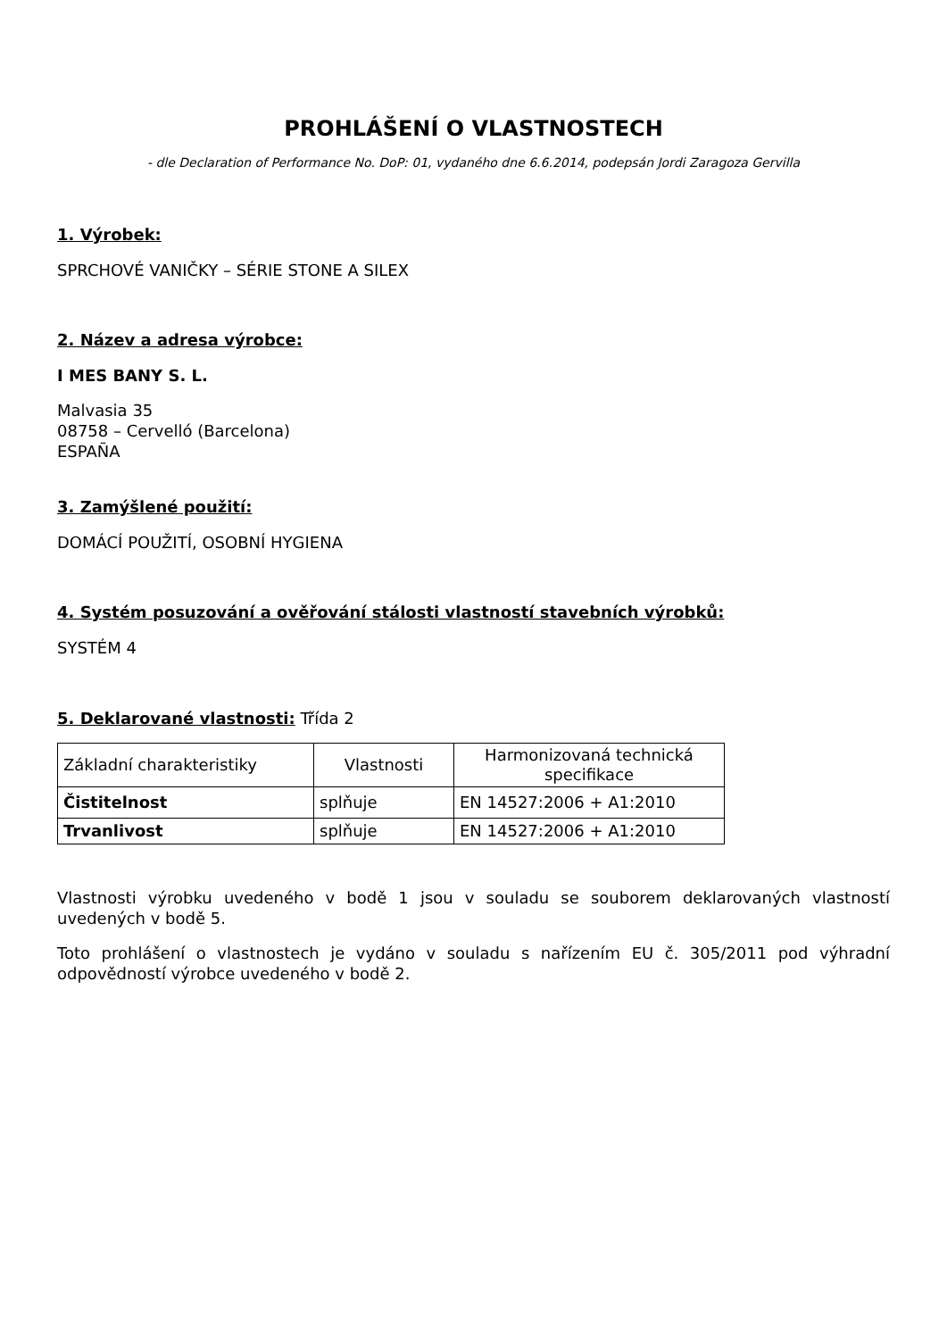PROHLÁŠENÍ O VLASTNOSTECH
- dle Declaration of Performance No. DoP: 01, vydaného dne 6.6.2014, podepsán Jordi Zaragoza Gervilla
1. Výrobek:
SPRCHOVÉ VANIČKY – SÉRIE STONE A SILEX
2. Název a adresa výrobce:
I MES BANY S. L.
Malvasia 35
08758 – Cervelló (Barcelona)
ESPAÑA
3. Zamýšlené použití:
DOMÁCÍ POUŽITÍ, OSOBNÍ HYGIENA
4. Systém posuzování a ověřování stálosti vlastností stavebních výrobků:
SYSTÉM 4
5. Deklarované vlastnosti: Třída 2
| Základní charakteristiky | Vlastnosti | Harmonizovaná technická specifikace |
| Čistitelnost | splňuje | EN 14527:2006 + A1:2010 |
| Trvanlivost | splňuje | EN 14527:2006 + A1:2010 |
Vlastnosti výrobku uvedeného v bodě 1 jsou v souladu se souborem deklarovaných vlastností uvedených v bodě 5.
Toto prohlášení o vlastnostech je vydáno v souladu s nařízením EU č. 305/2011 pod výhradní odpovědností výrobce uvedeného v bodě 2.